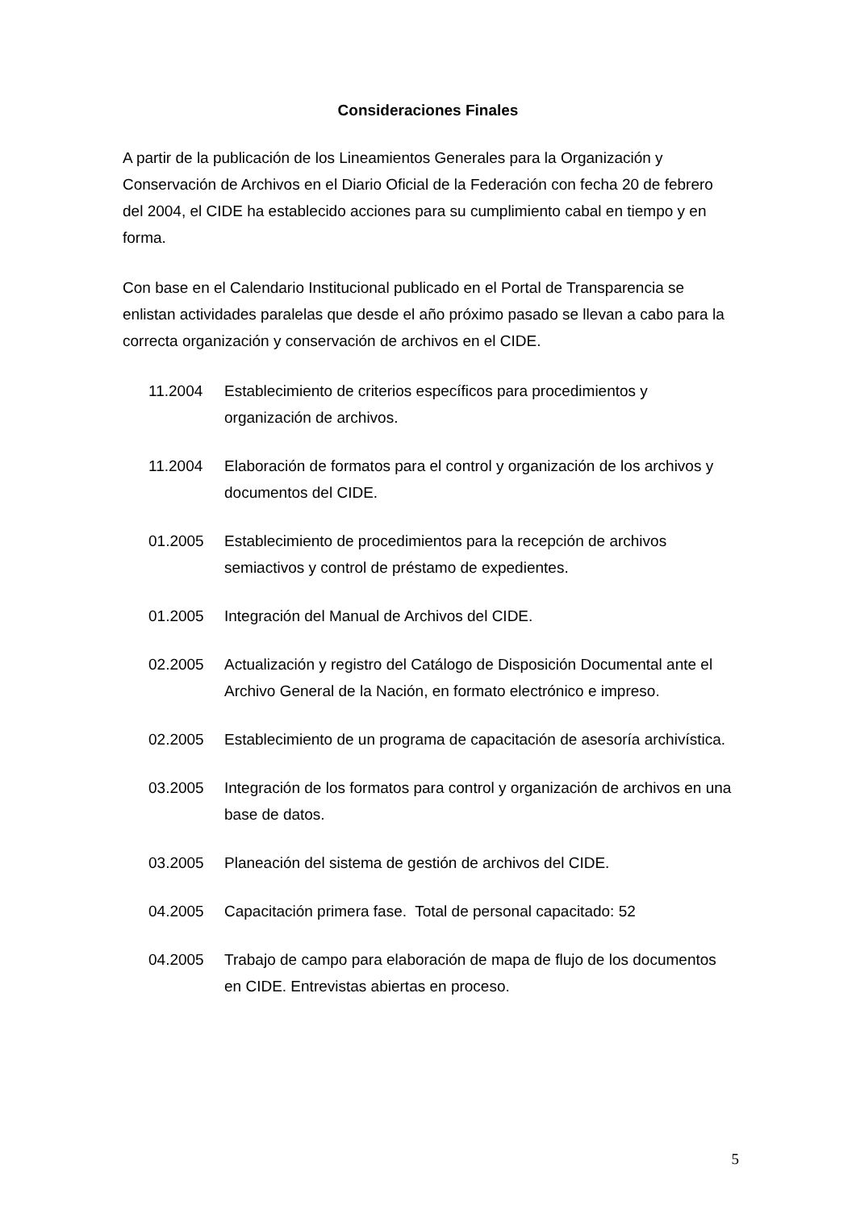Consideraciones Finales
A partir de la publicación de los Lineamientos Generales para la Organización y Conservación de Archivos en el Diario Oficial de la Federación con fecha 20 de febrero del 2004, el CIDE ha establecido acciones para su cumplimiento cabal en tiempo y en forma.
Con base en el Calendario Institucional publicado en el Portal de Transparencia se enlistan actividades paralelas que desde el año próximo pasado se llevan a cabo para la correcta organización y conservación de archivos en el CIDE.
11.2004 Establecimiento de criterios específicos para procedimientos y organización de archivos.
11.2004 Elaboración de formatos para el control y organización de los archivos y documentos del CIDE.
01.2005 Establecimiento de procedimientos para la recepción de archivos semiactivos y control de préstamo de expedientes.
01.2005 Integración del Manual de Archivos del CIDE.
02.2005 Actualización y registro del Catálogo de Disposición Documental ante el Archivo General de la Nación, en formato electrónico e impreso.
02.2005 Establecimiento de un programa de capacitación de asesoría archivística.
03.2005 Integración de los formatos para control y organización de archivos en una base de datos.
03.2005 Planeación del sistema de gestión de archivos del CIDE.
04.2005 Capacitación primera fase. Total de personal capacitado: 52
04.2005 Trabajo de campo para elaboración de mapa de flujo de los documentos en CIDE. Entrevistas abiertas en proceso.
5